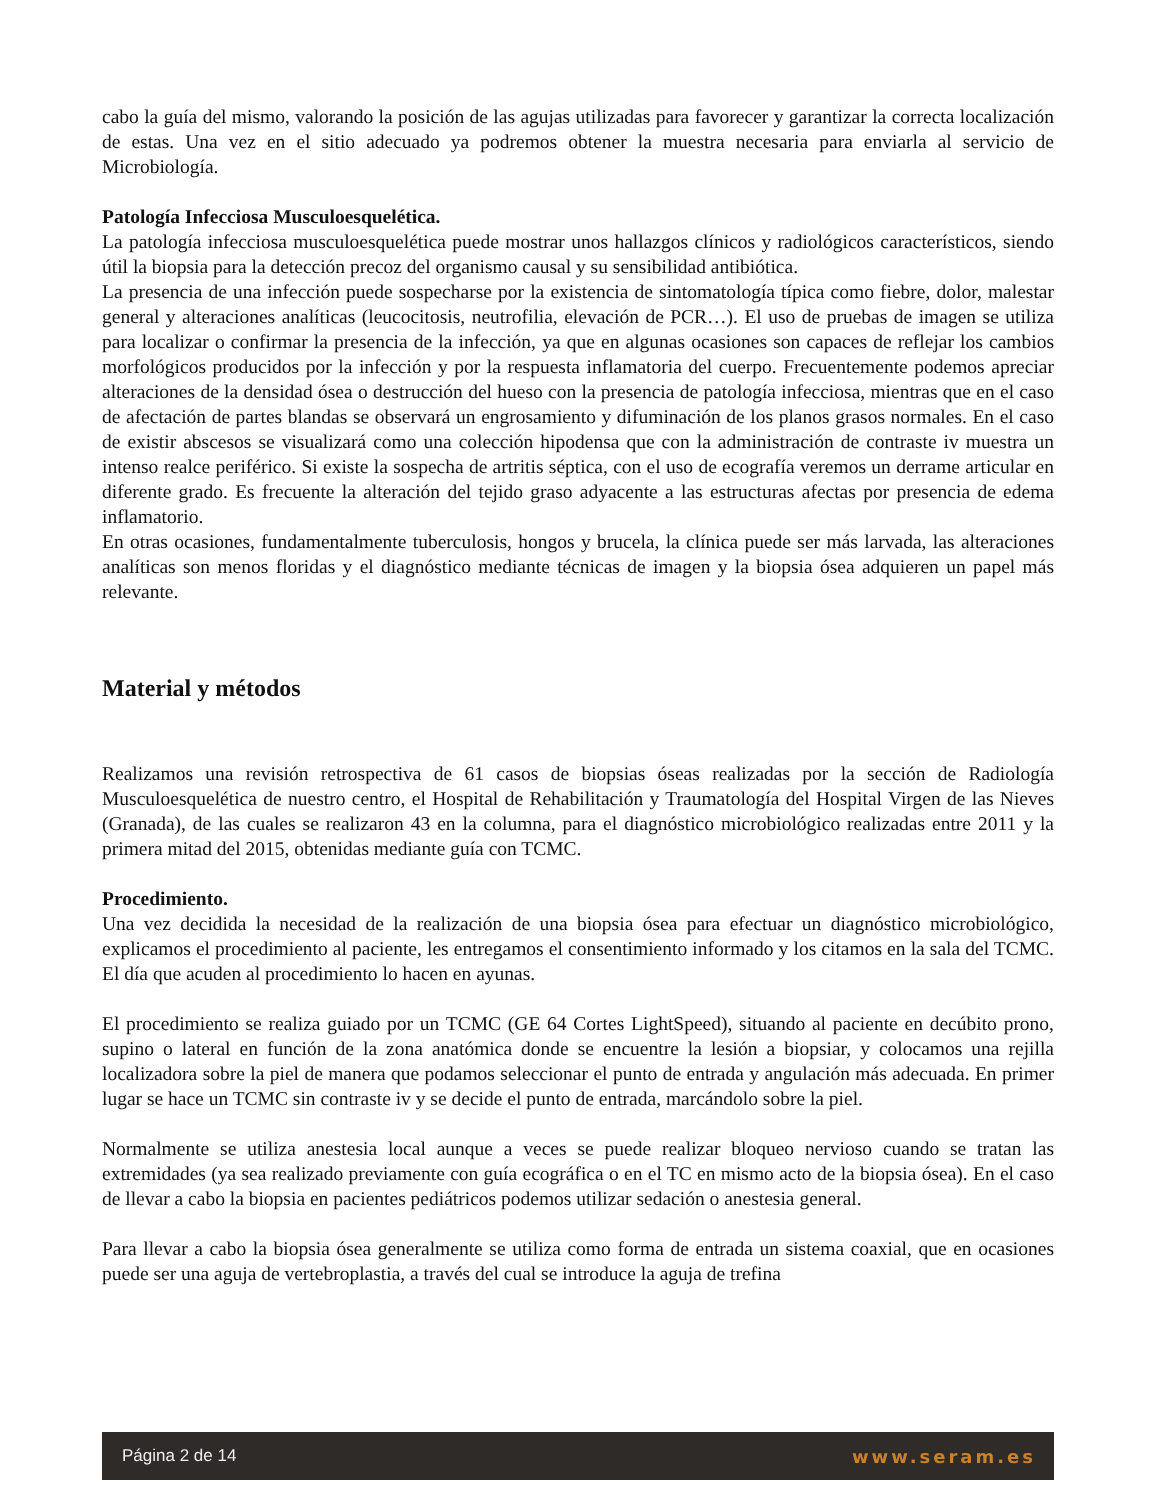cabo la guía del mismo, valorando la posición de las agujas utilizadas para favorecer y garantizar la correcta localización de estas. Una vez en el sitio adecuado ya podremos obtener la muestra necesaria para enviarla al servicio de Microbiología.
Patología Infecciosa Musculoesquelética.
La patología infecciosa musculoesquelética puede mostrar unos hallazgos clínicos y radiológicos característicos, siendo útil la biopsia para la detección precoz del organismo causal y su sensibilidad antibiótica.
La presencia de una infección puede sospecharse por la existencia de sintomatología típica como fiebre, dolor, malestar general y alteraciones analíticas (leucocitosis, neutrofilia, elevación de PCR…). El uso de pruebas de imagen se utiliza para localizar o confirmar la presencia de la infección, ya que en algunas ocasiones son capaces de reflejar los cambios morfológicos producidos por la infección y por la respuesta inflamatoria del cuerpo. Frecuentemente podemos apreciar alteraciones de la densidad ósea o destrucción del hueso con la presencia de patología infecciosa, mientras que en el caso de afectación de partes blandas se observará un engrosamiento y difuminación de los planos grasos normales. En el caso de existir abscesos se visualizará como una colección hipodensa que con la administración de contraste iv muestra un intenso realce periférico. Si existe la sospecha de artritis séptica, con el uso de ecografía veremos un derrame articular en diferente grado. Es frecuente la alteración del tejido graso adyacente a las estructuras afectas por presencia de edema inflamatorio.
En otras ocasiones, fundamentalmente tuberculosis, hongos y brucela, la clínica puede ser más larvada, las alteraciones analíticas son menos floridas y el diagnóstico mediante técnicas de imagen y la biopsia ósea adquieren un papel más relevante.
Material y métodos
Realizamos una revisión retrospectiva de 61 casos de biopsias óseas realizadas por la sección de Radiología Musculoesquelética de nuestro centro, el Hospital de Rehabilitación y Traumatología del Hospital Virgen de las Nieves (Granada), de las cuales se realizaron 43 en la columna, para el diagnóstico microbiológico realizadas entre 2011 y la primera mitad del 2015, obtenidas mediante guía con TCMC.
Procedimiento.
Una vez decidida la necesidad de la realización de una biopsia ósea para efectuar un diagnóstico microbiológico, explicamos el procedimiento al paciente, les entregamos el consentimiento informado y los citamos en la sala del TCMC. El día que acuden al procedimiento lo hacen en ayunas.
El procedimiento se realiza guiado por un TCMC (GE 64 Cortes LightSpeed), situando al paciente en decúbito prono, supino o lateral en función de la zona anatómica donde se encuentre la lesión a biopsiar, y colocamos una rejilla localizadora sobre la piel de manera que podamos seleccionar el punto de entrada y angulación más adecuada. En primer lugar se hace un TCMC sin contraste iv y se decide el punto de entrada, marcándolo sobre la piel.
Normalmente se utiliza anestesia local aunque a veces se puede realizar bloqueo nervioso cuando se tratan las extremidades (ya sea realizado previamente con guía ecográfica o en el TC en mismo acto de la biopsia ósea). En el caso de llevar a cabo la biopsia en pacientes pediátricos podemos utilizar sedación o anestesia general.
Para llevar a cabo la biopsia ósea generalmente se utiliza como forma de entrada un sistema coaxial, que en ocasiones puede ser una aguja de vertebroplastia, a través del cual se introduce la aguja de trefina
Página 2 de 14 www.seram.es